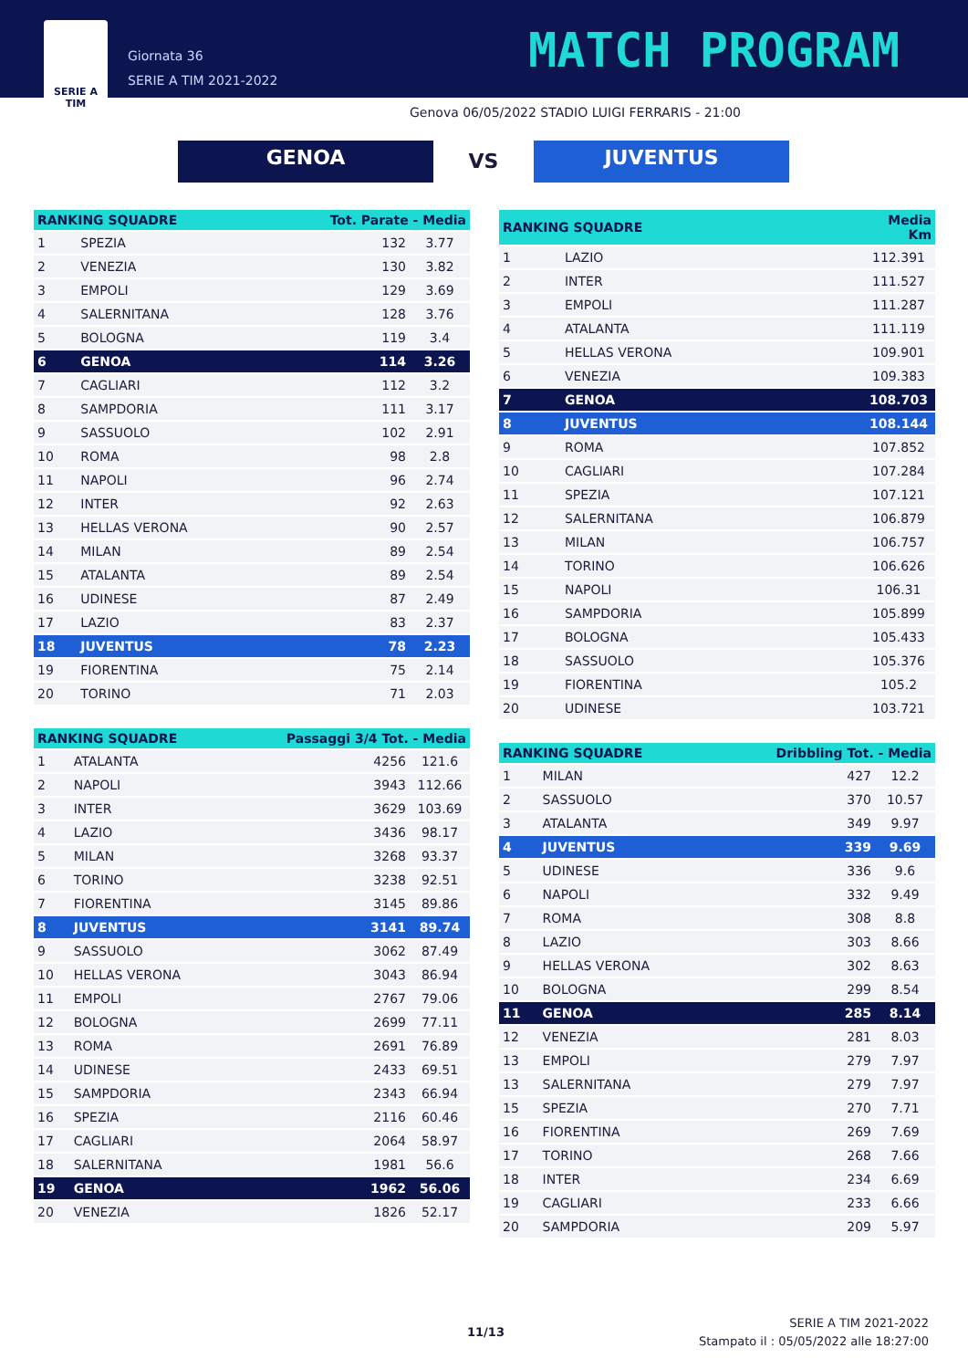SERIE A
TIM
Giornata 36
SERIE A TIM 2021-2022
MATCH PROGRAM
Genova 06/05/2022 STADIO LUIGI FERRARIS - 21:00
GENOA
VS
JUVENTUS
| RANKING SQUADRE | | Tot. Parate - Media | |
| --- | --- | --- | --- |
| 1 | SPEZIA | 132 | 3.77 |
| 2 | VENEZIA | 130 | 3.82 |
| 3 | EMPOLI | 129 | 3.69 |
| 4 | SALERNITANA | 128 | 3.76 |
| 5 | BOLOGNA | 119 | 3.4 |
| 6 | GENOA | 114 | 3.26 |
| 7 | CAGLIARI | 112 | 3.2 |
| 8 | SAMPDORIA | 111 | 3.17 |
| 9 | SASSUOLO | 102 | 2.91 |
| 10 | ROMA | 98 | 2.8 |
| 11 | NAPOLI | 96 | 2.74 |
| 12 | INTER | 92 | 2.63 |
| 13 | HELLAS VERONA | 90 | 2.57 |
| 14 | MILAN | 89 | 2.54 |
| 15 | ATALANTA | 89 | 2.54 |
| 16 | UDINESE | 87 | 2.49 |
| 17 | LAZIO | 83 | 2.37 |
| 18 | JUVENTUS | 78 | 2.23 |
| 19 | FIORENTINA | 75 | 2.14 |
| 20 | TORINO | 71 | 2.03 |
| RANKING SQUADRE | | Passaggi 3/4 Tot. - Media | |
| --- | --- | --- | --- |
| 1 | ATALANTA | 4256 | 121.6 |
| 2 | NAPOLI | 3943 | 112.66 |
| 3 | INTER | 3629 | 103.69 |
| 4 | LAZIO | 3436 | 98.17 |
| 5 | MILAN | 3268 | 93.37 |
| 6 | TORINO | 3238 | 92.51 |
| 7 | FIORENTINA | 3145 | 89.86 |
| 8 | JUVENTUS | 3141 | 89.74 |
| 9 | SASSUOLO | 3062 | 87.49 |
| 10 | HELLAS VERONA | 3043 | 86.94 |
| 11 | EMPOLI | 2767 | 79.06 |
| 12 | BOLOGNA | 2699 | 77.11 |
| 13 | ROMA | 2691 | 76.89 |
| 14 | UDINESE | 2433 | 69.51 |
| 15 | SAMPDORIA | 2343 | 66.94 |
| 16 | SPEZIA | 2116 | 60.46 |
| 17 | CAGLIARI | 2064 | 58.97 |
| 18 | SALERNITANA | 1981 | 56.6 |
| 19 | GENOA | 1962 | 56.06 |
| 20 | VENEZIA | 1826 | 52.17 |
| RANKING SQUADRE | | Media Km |
| --- | --- | --- |
| 1 | LAZIO | 112.391 |
| 2 | INTER | 111.527 |
| 3 | EMPOLI | 111.287 |
| 4 | ATALANTA | 111.119 |
| 5 | HELLAS VERONA | 109.901 |
| 6 | VENEZIA | 109.383 |
| 7 | GENOA | 108.703 |
| 8 | JUVENTUS | 108.144 |
| 9 | ROMA | 107.852 |
| 10 | CAGLIARI | 107.284 |
| 11 | SPEZIA | 107.121 |
| 12 | SALERNITANA | 106.879 |
| 13 | MILAN | 106.757 |
| 14 | TORINO | 106.626 |
| 15 | NAPOLI | 106.31 |
| 16 | SAMPDORIA | 105.899 |
| 17 | BOLOGNA | 105.433 |
| 18 | SASSUOLO | 105.376 |
| 19 | FIORENTINA | 105.2 |
| 20 | UDINESE | 103.721 |
| RANKING SQUADRE | | Dribbling Tot. - Media | |
| --- | --- | --- | --- |
| 1 | MILAN | 427 | 12.2 |
| 2 | SASSUOLO | 370 | 10.57 |
| 3 | ATALANTA | 349 | 9.97 |
| 4 | JUVENTUS | 339 | 9.69 |
| 5 | UDINESE | 336 | 9.6 |
| 6 | NAPOLI | 332 | 9.49 |
| 7 | ROMA | 308 | 8.8 |
| 8 | LAZIO | 303 | 8.66 |
| 9 | HELLAS VERONA | 302 | 8.63 |
| 10 | BOLOGNA | 299 | 8.54 |
| 11 | GENOA | 285 | 8.14 |
| 12 | VENEZIA | 281 | 8.03 |
| 13 | EMPOLI | 279 | 7.97 |
| 13 | SALERNITANA | 279 | 7.97 |
| 15 | SPEZIA | 270 | 7.71 |
| 16 | FIORENTINA | 269 | 7.69 |
| 17 | TORINO | 268 | 7.66 |
| 18 | INTER | 234 | 6.69 |
| 19 | CAGLIARI | 233 | 6.66 |
| 20 | SAMPDORIA | 209 | 5.97 |
11/13
SERIE A TIM 2021-2022
Stampato il : 05/05/2022 alle 18:27:00